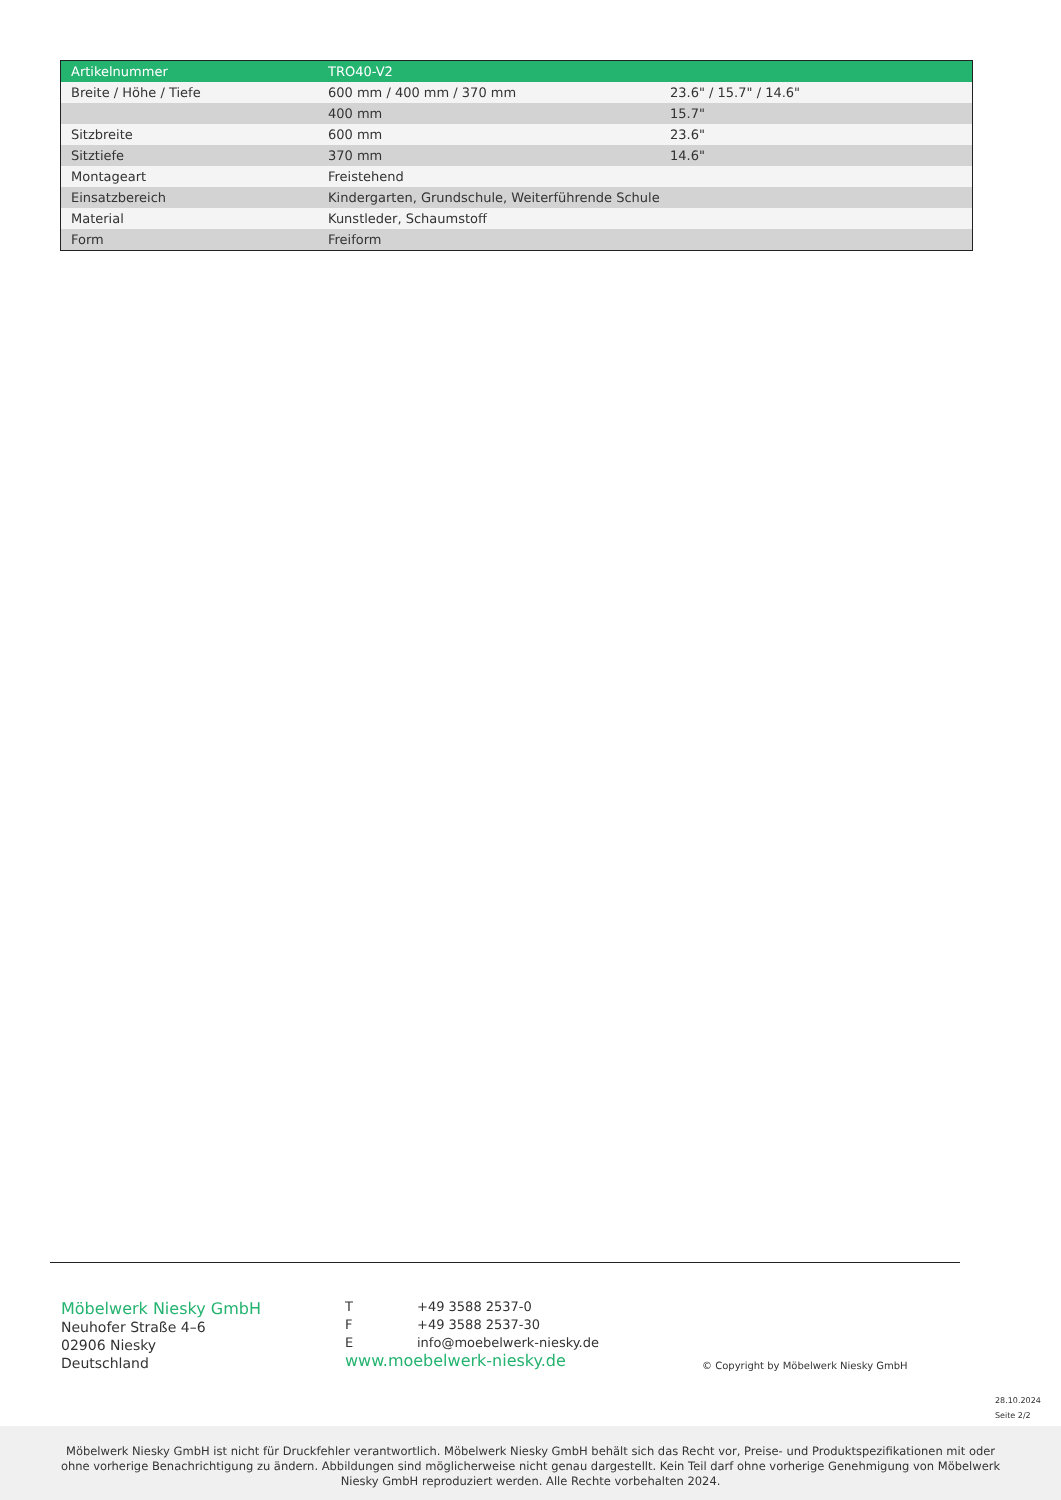| Artikelnummer | TRO40-V2 | |
| --- | --- | --- |
| Breite / Höhe / Tiefe | 600 mm / 400 mm / 370 mm | 23.6" / 15.7" / 14.6" |
| | 400 mm | 15.7" |
| Sitzbreite | 600 mm | 23.6" |
| Sitztiefe | 370 mm | 14.6" |
| Montageart | Freistehend | |
| Einsatzbereich | Kindergarten, Grundschule, Weiterführende Schule | |
| Material | Kunstleder, Schaumstoff | |
| Form | Freiform | |
Möbelwerk Niesky GmbH
Neuhofer Straße 4–6
02906 Niesky
Deutschland
T +49 3588 2537-0
F +49 3588 2537-30
Einfo@moebelwerk-niesky.de
www.moebelwerk-niesky.de
© Copyright by Möbelwerk Niesky GmbH
28.10.2024
Seite 2/2
Möbelwerk Niesky GmbH ist nicht für Druckfehler verantwortlich. Möbelwerk Niesky GmbH behält sich das Recht vor, Preise- und Produktspezifikationen mit oder ohne vorherige Benachrichtigung zu ändern. Abbildungen sind möglicherweise nicht genau dargestellt. Kein Teil darf ohne vorherige Genehmigung von Möbelwerk Niesky GmbH reproduziert werden. Alle Rechte vorbehalten 2024.